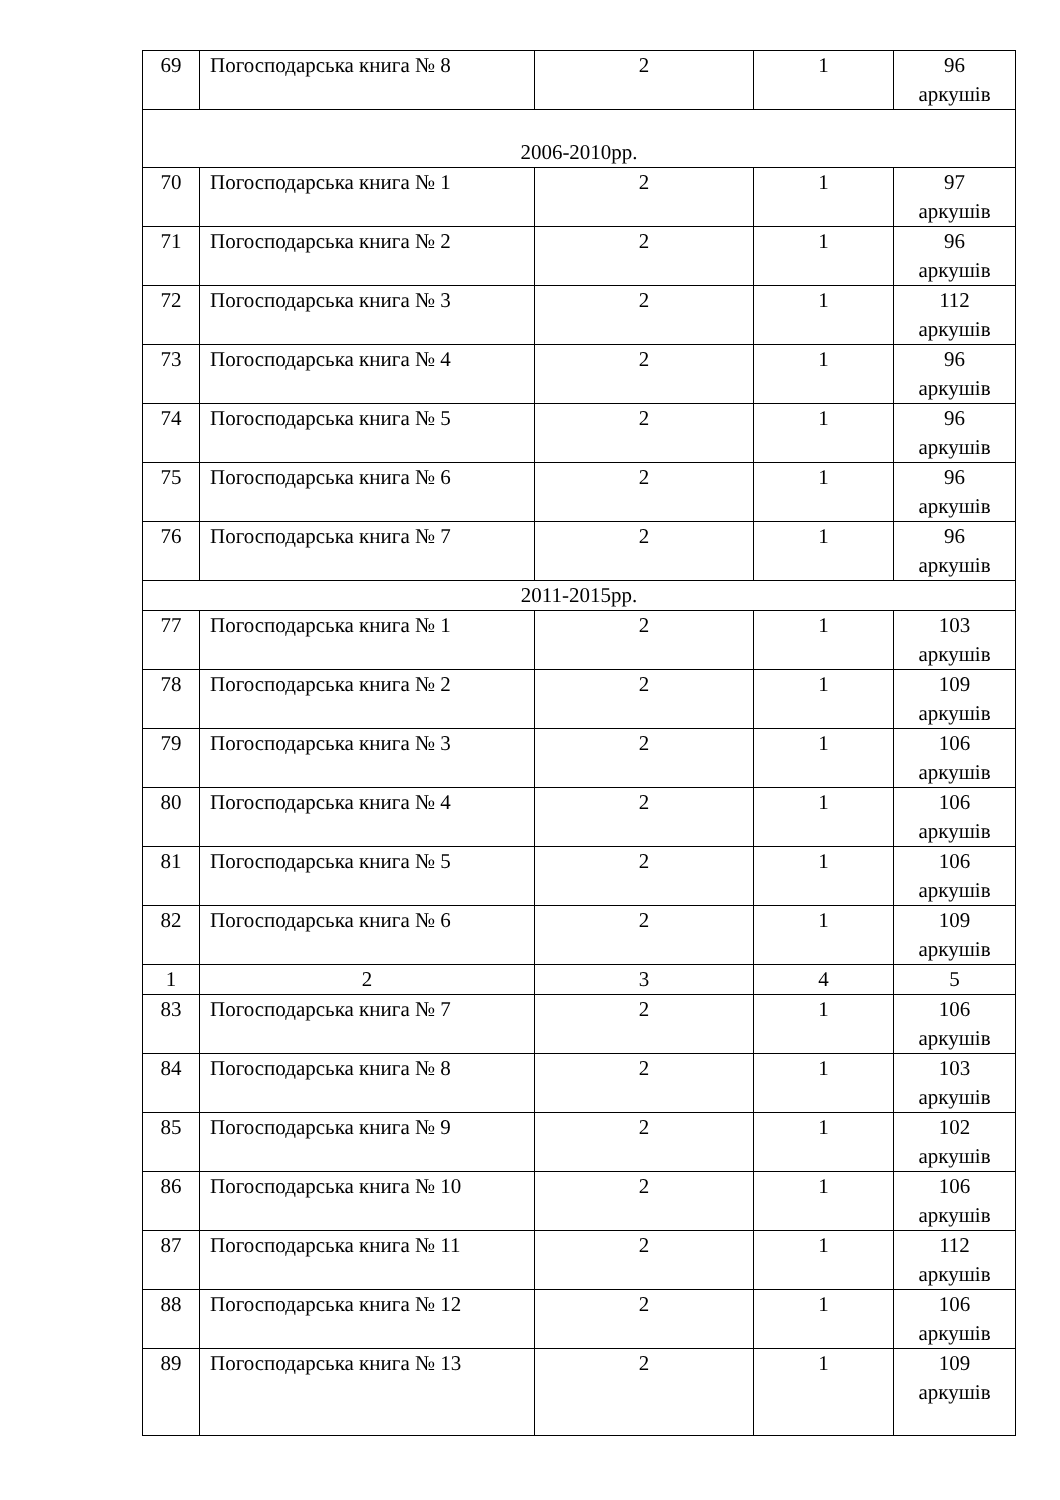| 69 | Погосподарська книга № 8 | 2 | 1 | 96 аркушів |
| 2006-2010рр. | | | | |
| 70 | Погосподарська книга № 1 | 2 | 1 | 97 аркушів |
| 71 | Погосподарська книга № 2 | 2 | 1 | 96 аркушів |
| 72 | Погосподарська книга № 3 | 2 | 1 | 112 аркушів |
| 73 | Погосподарська книга № 4 | 2 | 1 | 96 аркушів |
| 74 | Погосподарська книга № 5 | 2 | 1 | 96 аркушів |
| 75 | Погосподарська книга № 6 | 2 | 1 | 96 аркушів |
| 76 | Погосподарська книга № 7 | 2 | 1 | 96 аркушів |
| 2011-2015рр. | | | | |
| 77 | Погосподарська книга № 1 | 2 | 1 | 103 аркушів |
| 78 | Погосподарська книга № 2 | 2 | 1 | 109 аркушів |
| 79 | Погосподарська книга № 3 | 2 | 1 | 106 аркушів |
| 80 | Погосподарська книга № 4 | 2 | 1 | 106 аркушів |
| 81 | Погосподарська книга № 5 | 2 | 1 | 106 аркушів |
| 82 | Погосподарська книга № 6 | 2 | 1 | 109 аркушів |
| 1 | 2 | 3 | 4 | 5 |
| 83 | Погосподарська книга № 7 | 2 | 1 | 106 аркушів |
| 84 | Погосподарська книга № 8 | 2 | 1 | 103 аркушів |
| 85 | Погосподарська книга № 9 | 2 | 1 | 102 аркушів |
| 86 | Погосподарська книга № 10 | 2 | 1 | 106 аркушів |
| 87 | Погосподарська книга № 11 | 2 | 1 | 112 аркушів |
| 88 | Погосподарська книга № 12 | 2 | 1 | 106 аркушів |
| 89 | Погосподарська книга № 13 | 2 | 1 | 109 аркушів |